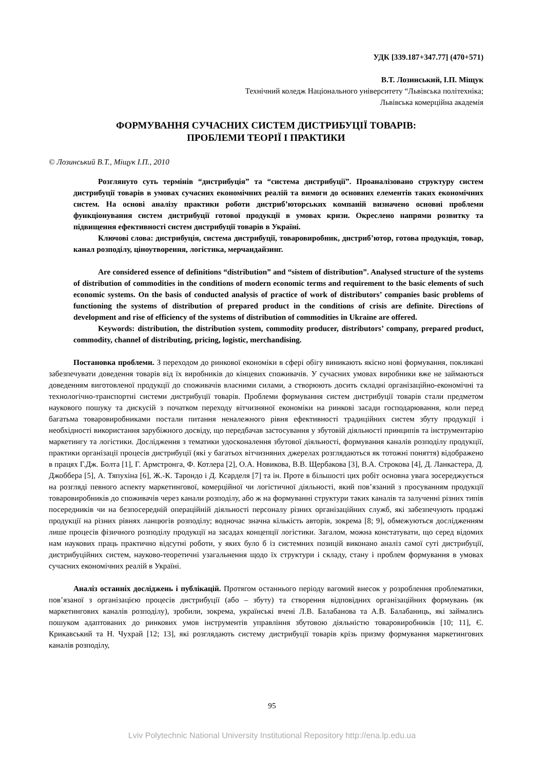УДК [339.187+347.77] (470+571)
В.Т. Лозинський, І.П. Міщук
Технічний коледж Національного університету “Львівська політехніка;
Львівська комерційна академія
ФОРМУВАННЯ СУЧАСНИХ СИСТЕМ ДИСТРИБУЦІЇ ТОВАРІВ:
ПРОБЛЕМИ ТЕОРІЇ І ПРАКТИКИ
© Лозинський В.Т., Міщук І.П., 2010
Розглянуто суть термінів “дистрибуція” та “система дистрибуції”. Проаналізовано структуру систем дистрибуції товарів в умовах сучасних економічних реалій та вимоги до основних елементів таких економічних систем. На основі аналізу практики роботи дистриб’юторських компаній визначено основні проблеми функціонування систем дистрибуції готової продукції в умовах кризи. Окреслено напрями розвитку та підвищення ефективності систем дистрибуції товарів в Україні.
Ключові слова: дистрибуція, система дистрибуції, товаровиробник, дистриб’ютор, готова продукція, товар, канал розподілу, ціноутворення, логістика, мерчандайзинг.
Are considered essence of definitions “distribution” and “sistem of distribution”. Analysed structure of the systems of distribution of commodities in the conditions of modern economic terms and requirement to the basic elements of such economic systems. On the basis of conducted analysis of practice of work of distributors’ companies basic problems of functioning the systems of distribution of prepared product in the conditions of crisis are definite. Directions of development and rise of efficiency of the systems of distribution of commodities in Ukraine are offered.
Keywords: distribution, the distribution system, commodity producer, distributors’ company, prepared product, commodity, channel of distributing, pricing, logistic, merchandising.
Постановка проблеми. З переходом до ринкової економіки в сфері обігу виникають якісно нові формування, покликані забезпечувати доведення товарів від їх виробників до кінцевих споживачів. У сучасних умовах виробники вже не займаються доведенням виготовленої продукції до споживачів власними силами, а створюють досить складні організаційно-економічні та технологічно-транспортні системи дистрибуції товарів. Проблеми формування систем дистрибуції товарів стали предметом наукового пошуку та дискусій з початком переходу вітчизняної економіки на ринкові засади господарювання, коли перед багатьма товаровиробниками постали питання неналежного рівня ефективності традиційних систем збуту продукції і необхідності використання зарубіжного досвіду, що передбачав застосування у збутовій діяльності принципів та інструментарію маркетингу та логістики. Дослідження з тематики удосконалення збутової діяльності, формування каналів розподілу продукції, практики організації процесів дистрибуції (які у багатьох вітчизняних джерелах розглядаються як тотожні поняття) відображено в працях Г.Дж. Болта [1], Г. Армстронга, Ф. Котлера [2], О.А. Новикова, В.В. Щербакова [3], В.А. Строкова [4], Д. Ланкастера, Д. Джоббера [5], А. Тяпухіна [6], Ж.-К. Тарондо і Д. Ксарделя [7] та ін. Проте в більшості цих робіт основна увага зосереджується на розгляді певного аспекту маркетингової, комерційної чи логістичної діяльності, який пов’язаний з просуванням продукції товаровиробників до споживачів через канали розподілу, або ж на формуванні структури таких каналів та залученні різних типів посередників чи на безпосередній операційній діяльності персоналу різних організаційних служб, які забезпечують продажі продукції на різних рівнях ланцюгів розподілу; водночас значна кількість авторів, зокрема [8; 9], обмежуються дослідженням лише процесів фізичного розподілу продукції на засадах концепції логістики. Загалом, можна констатувати, що серед відомих нам наукових праць практично відсутні роботи, у яких було б із системних позицій виконано аналіз самої суті дистрибуції, дистрибуційних систем, науково-теоретичні узагальнення щодо їх структури і складу, стану і проблем формування в умовах сучасних економічних реалій в Україні.
Аналіз останніх досліджень і публікацій. Протягом останнього періоду вагомий внесок у розроблення проблематики, пов’язаної з організацією процесів дистрибуції (або – збуту) та створення відповідних організаційних формувань (як маркетингових каналів розподілу), зробили, зокрема, українські вчені Л.В. Балабанова та А.В. Балабаниць, які займались пошуком адаптованих до ринкових умов інструментів управління збутовою діяльністю товаровиробників [10; 11], Є. Крикавський та Н. Чухрай [12; 13], які розглядають систему дистрибуції товарів крізь призму формування маркетингових каналів розподілу,
95
Lviv Polytechnic National University Institutional Repository http://ena.lp.edu.ua